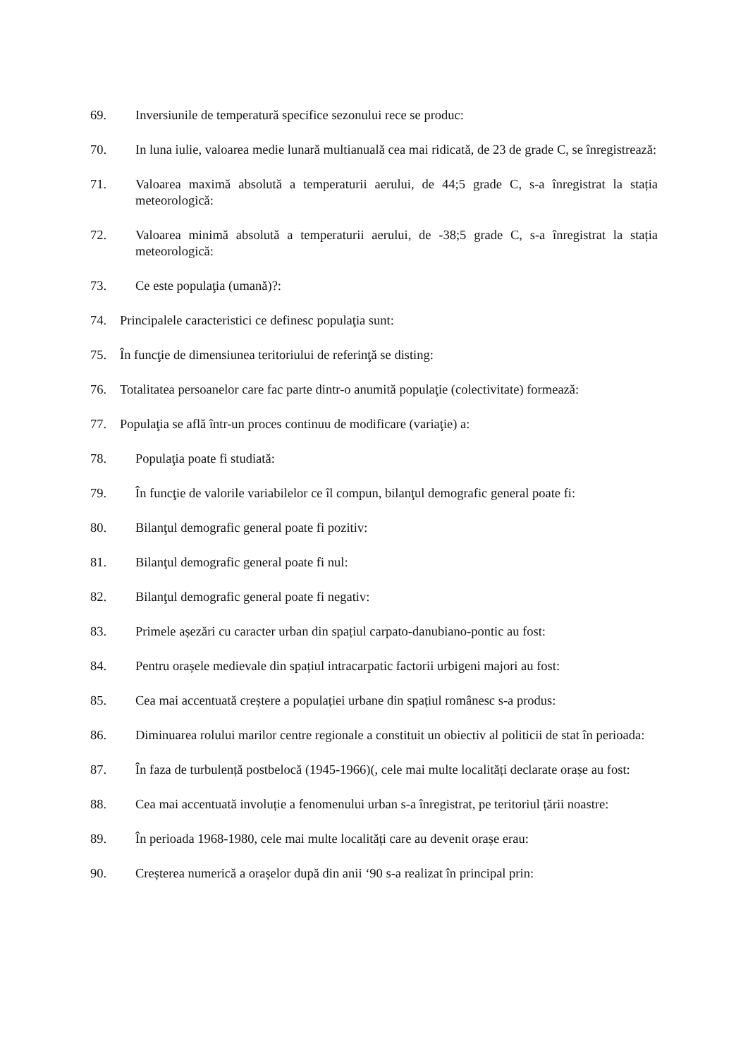69. Inversiunile de temperatură specifice sezonului rece se produc:
70. In luna iulie, valoarea medie lunară multianuală cea mai ridicată, de 23 de grade C, se înregistrează:
71. Valoarea maximă absolută a temperaturii aerului, de 44;5 grade C, s-a înregistrat la stația meteorologică:
72. Valoarea minimă absolută a temperaturii aerului, de -38;5 grade C, s-a înregistrat la stația meteorologică:
73. Ce este populaţia (umană)?:
74. Principalele caracteristici ce definesc populaţia sunt:
75. În funcţie de dimensiunea teritoriului de referinţă se disting:
76. Totalitatea persoanelor care fac parte dintr-o anumită populaţie (colectivitate) formează:
77. Populaţia se află într-un proces continuu de modificare (variaţie) a:
78. Populaţia poate fi studiată:
79. În funcţie de valorile variabilelor ce îl compun, bilanţul demografic general poate fi:
80. Bilanţul demografic general poate fi pozitiv:
81. Bilanţul demografic general poate fi nul:
82. Bilanţul demografic general poate fi negativ:
83. Primele așezări cu caracter urban din spațiul carpato-danubiano-pontic au fost:
84. Pentru orașele medievale din spațiul intracarpatic factorii urbigeni majori au fost:
85. Cea mai accentuată creștere a populației urbane din spațiul românesc s-a produs:
86. Diminuarea rolului marilor centre regionale a constituit un obiectiv al politicii de stat în perioada:
87. În faza de turbulență postbelocă (1945-1966)(, cele mai multe localități declarate orașe au fost:
88. Cea mai accentuată involuție a fenomenului urban s-a înregistrat, pe teritoriul țării noastre:
89. În perioada 1968-1980, cele mai multe localități care au devenit orașe erau:
90. Creșterea numerică a orașelor după din anii ‘90 s-a realizat în principal prin: